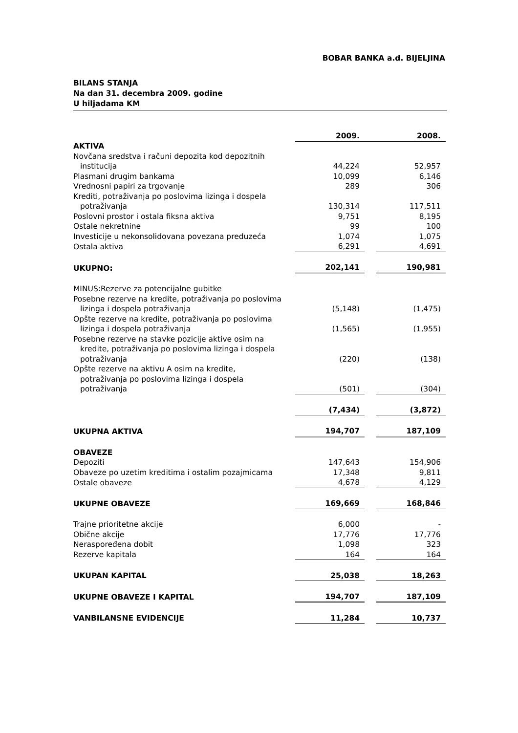BOBAR BANKA a.d. BIJELJINA
BILANS STANJA
Na dan 31. decembra 2009. godine
U hiljadama KM
| | 2009. | | 2008. |
| AKTIVA | | | |
| Novčana sredstva i računi depozita kod depozitnih institucija | 44,224 | | 52,957 |
| Plasmani drugim bankama | 10,099 | | 6,146 |
| Vrednosni papiri za trgovanje | 289 | | 306 |
| Krediti, potraživanja po poslovima lizinga i dospela potraživanja | 130,314 | | 117,511 |
| Poslovni prostor i ostala fiksna aktiva | 9,751 | | 8,195 |
| Ostale nekretnine | 99 | | 100 |
| Investicije u nekonsolidovana povezana preduzeća | 1,074 | | 1,075 |
| Ostala aktiva | 6,291 | | 4,691 |
| UKUPNO: | 202,141 | | 190,981 |
| MINUS:Rezerve za potencijalne gubitke | | | |
| Posebne rezerve na kredite, potraživanja po poslovima lizinga i dospela potraživanja | (5,148) | | (1,475) |
| Opšte rezerve na kredite, potraživanja po poslovima lizinga i dospela potraživanja | (1,565) | | (1,955) |
| Posebne rezerve na stavke pozicije aktive osim na kredite, potraživanja po poslovima lizinga i dospela potraživanja | (220) | | (138) |
| Opšte rezerve na aktivu A osim na kredite, potraživanja po poslovima lizinga i dospela potraživanja | (501) | | (304) |
| | (7,434) | | (3,872) |
| UKUPNA AKTIVA | 194,707 | | 187,109 |
| OBAVEZE | | | |
| Depoziti | 147,643 | | 154,906 |
| Obaveze po uzetim kreditima i ostalim pozajmicama | 17,348 | | 9,811 |
| Ostale obaveze | 4,678 | | 4,129 |
| UKUPNE OBAVEZE | 169,669 | | 168,846 |
| Trajne prioritetne akcije | 6,000 | | - |
| Obične akcije | 17,776 | | 17,776 |
| Neraspoređena dobit | 1,098 | | 323 |
| Rezerve kapitala | 164 | | 164 |
| UKUPAN KAPITAL | 25,038 | | 18,263 |
| UKUPNE OBAVEZE I KAPITAL | 194,707 | | 187,109 |
| VANBILANSNE EVIDENCIJE | 11,284 | | 10,737 |